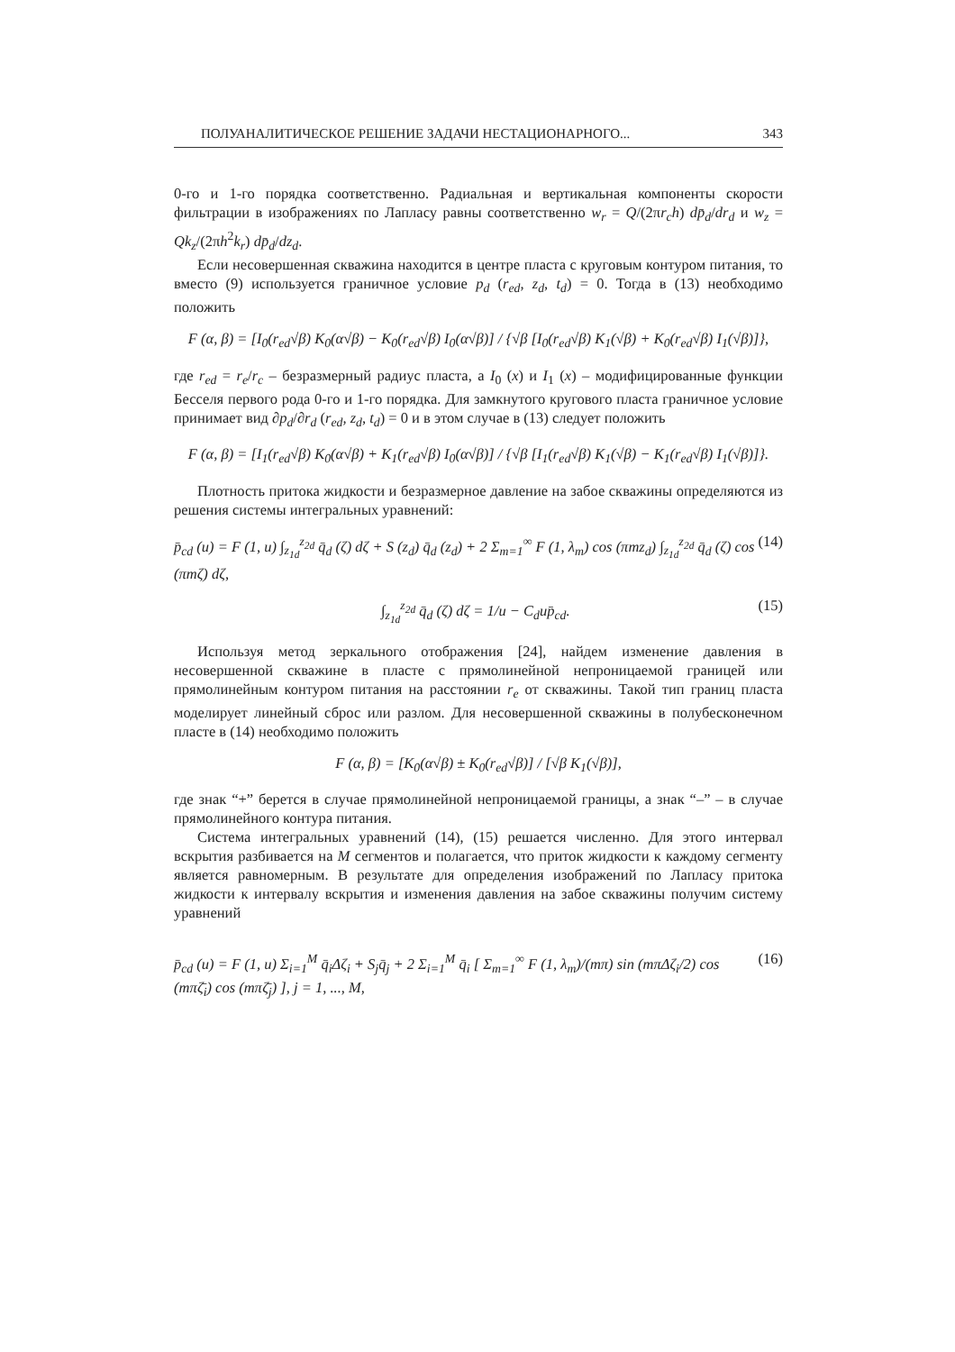ПОЛУАНАЛИТИЧЕСКОЕ РЕШЕНИЕ ЗАДАЧИ НЕСТАЦИОНАРНОГО... 343
0-го и 1-го порядка соответственно. Радиальная и вертикальная компоненты скорости фильтрации в изображениях по Лапласу равны соответственно w<sub>r</sub> = Q/(2πr<sub>c</sub>h) dp̄<sub>d</sub>/dr<sub>d</sub> и w<sub>z</sub> = Qk<sub>z</sub>/(2πh<sup>2</sup>k<sub>r</sub>) dp̄<sub>d</sub>/dz<sub>d</sub>.
Если несовершенная скважина находится в центре пласта с круговым контуром питания, то вместо (9) используется граничное условие p<sub>d</sub> (r<sub>ed</sub>, z<sub>d</sub>, t<sub>d</sub>) = 0. Тогда в (13) необходимо положить
F (α, β) = [I<sub>0</sub>(r<sub>ed</sub>√β) K<sub>0</sub>(α√β) − K<sub>0</sub>(r<sub>ed</sub>√β) I<sub>0</sub>(α√β)] / {√β [I<sub>0</sub>(r<sub>ed</sub>√β) K<sub>1</sub>(√β) + K<sub>0</sub>(r<sub>ed</sub>√β) I<sub>1</sub>(√β)]},
где r<sub>ed</sub> = r<sub>e</sub>/r<sub>c</sub> – безразмерный радиус пласта, а I<sub>0</sub> (x) и I<sub>1</sub> (x) – модифицированные функции Бесселя первого рода 0-го и 1-го порядка. Для замкнутого кругового пласта граничное условие принимает вид ∂p<sub>d</sub>/∂r<sub>d</sub> (r<sub>ed</sub>, z<sub>d</sub>, t<sub>d</sub>) = 0 и в этом случае в (13) следует положить
F (α, β) = [I<sub>1</sub>(r<sub>ed</sub>√β) K<sub>0</sub>(α√β) + K<sub>1</sub>(r<sub>ed</sub>√β) I<sub>0</sub>(α√β)] / {√β [I<sub>1</sub>(r<sub>ed</sub>√β) K<sub>1</sub>(√β) − K<sub>1</sub>(r<sub>ed</sub>√β) I<sub>1</sub>(√β)]}.
Плотность притока жидкости и безразмерное давление на забое скважины определяются из решения системы интегральных уравнений:
p̄<sub>cd</sub> (u) = F (1, u) ∫<sub>z<sub>1d</sub></sub><sup>z<sub>2d</sub></sup> q̄<sub>d</sub> (ζ) dζ + S (z<sub>d</sub>) q̄<sub>d</sub> (z<sub>d</sub>) + 2 Σ<sub>m=1</sub><sup>∞</sup> F (1, λ<sub>m</sub>) cos (πmz<sub>d</sub>) ∫<sub>z<sub>1d</sub></sub><sup>z<sub>2d</sub></sup> q̄<sub>d</sub> (ζ) cos (πmζ) dζ, (14)
∫<sub>z<sub>1d</sub></sub><sup>z<sub>2d</sub></sup> q̄<sub>d</sub> (ζ) dζ = 1/u − C<sub>d</sub>up̄<sub>cd</sub>. (15)
Используя метод зеркального отображения [24], найдем изменение давления в несовершенной скважине в пласте с прямолинейной непроницаемой границей или прямолинейным контуром питания на расстоянии r<sub>e</sub> от скважины. Такой тип границ пласта моделирует линейный сброс или разлом. Для несовершенной скважины в полубесконечном пласте в (14) необходимо положить
F (α, β) = [K<sub>0</sub>(α√β) ± K<sub>0</sub>(r<sub>ed</sub>√β)] / [√β K<sub>1</sub>(√β)],
где знак “+” берется в случае прямолинейной непроницаемой границы, а знак “–” – в случае прямолинейного контура питания.
Система интегральных уравнений (14), (15) решается численно. Для этого интервал вскрытия разбивается на M сегментов и полагается, что приток жидкости к каждому сегменту является равномерным. В результате для определения изображений по Лапласу притока жидкости к интервалу вскрытия и изменения давления на забое скважины получим систему уравнений
p̄<sub>cd</sub> (u) = F (1, u) Σ<sub>i=1</sub><sup>M</sup> q̄<sub>i</sub>Δζ<sub>i</sub> + S<sub>j</sub>q̄<sub>j</sub> + 2 Σ<sub>i=1</sub><sup>M</sup> q̄<sub>i</sub> [ Σ<sub>m=1</sub><sup>∞</sup> F (1, λ<sub>m</sub>)/(mπ) sin (mπΔζ<sub>i</sub>/2) cos (mπζ̄<sub>i</sub>) cos (mπζ̄<sub>j</sub>) ], j = 1, ..., M, (16)